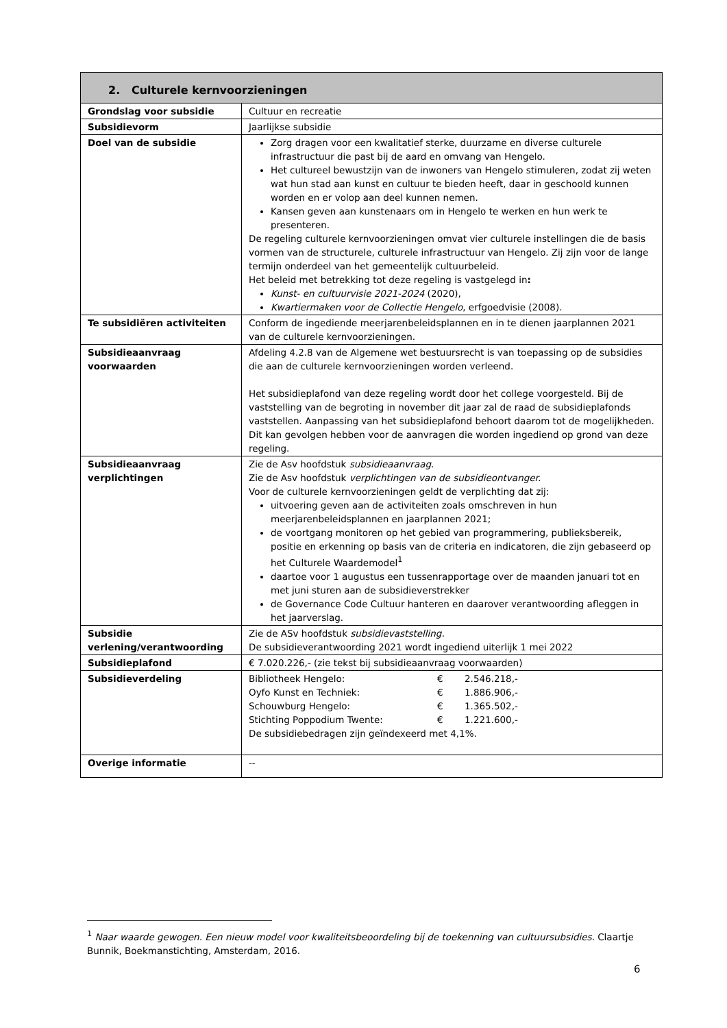| 2. Culturele kernvoorzieningen | |
| --- | --- |
| Grondslag voor subsidie | Cultuur en recreatie |
| Subsidievorm | Jaarlijkse subsidie |
| Doel van de subsidie | Zorg dragen voor een kwalitatief sterke, duurzame en diverse culturele infrastructuur die past bij de aard en omvang van Hengelo. Het cultureel bewustzijn van de inwoners van Hengelo stimuleren, zodat zij weten wat hun stad aan kunst en cultuur te bieden heeft, daar in geschoold kunnen worden en er volop aan deel kunnen nemen. Kansen geven aan kunstenaars om in Hengelo te werken en hun werk te presenteren. De regeling culturele kernvoorzieningen omvat vier culturele instellingen die de basis vormen van de structurele, culturele infrastructuur van Hengelo. Zij zijn voor de lange termijn onderdeel van het gemeentelijk cultuurbeleid. Het beleid met betrekking tot deze regeling is vastgelegd in : Kunst- en cultuurvisie 2021-2024 (2020), Kwartiermaken voor de Collectie Hengelo , erfgoedvisie (2008). |
| Te subsidiëren activiteiten | Conform de ingediende meerjarenbeleidsplannen en in te dienen jaarplannen 2021 van de culturele kernvoorzieningen. |
| Subsidieaanvraag voorwaarden | Afdeling 4.2.8 van de Algemene wet bestuursrecht is van toepassing op de subsidies die aan de culturele kernvoorzieningen worden verleend. Het subsidieplafond van deze regeling wordt door het college voorgesteld. Bij de vaststelling van de begroting in november dit jaar zal de raad de subsidieplafonds vaststellen. Aanpassing van het subsidieplafond behoort daarom tot de mogelijkheden. Dit kan gevolgen hebben voor de aanvragen die worden ingediend op grond van deze regeling. |
| Subsidieaanvraag verplichtingen | Zie de Asv hoofdstuk subsidieaanvraag . Zie de Asv hoofdstuk verplichtingen van de subsidieontvanger. Voor de culturele kernvoorzieningen geldt de verplichting dat zij: uitvoering geven aan de activiteiten zoals omschreven in hun meerjarenbeleidsplannen en jaarplannen 2021; de voortgang monitoren op het gebied van programmering, publieksbereik, positie en erkenning op basis van de criteria en indicatoren, die zijn gebaseerd op het Culturele Waardemodel<sup>1</sup> daartoe voor 1 augustus een tussenrapportage over de maanden januari tot en met juni sturen aan de subsidieverstrekker de Governance Code Cultuur hanteren en daarover verantwoording afleggen in het jaarverslag. |
| Subsidie verlening/verantwoording | Zie de ASv hoofdstuk subsidievaststelling. De subsidieverantwoording 2021 wordt ingediend uiterlijk 1 mei 2022 |
| Subsidieplafond | € 7.020.226,- (zie tekst bij subsidieaanvraag voorwaarden) |
| Subsidieverdeling | / Bibliotheek Hengelo: / € / 2.546.218,- / / Oyfo Kunst en Techniek: / € / 1.886.906,- / / Schouwburg Hengelo: / € / 1.365.502,- / / Stichting Poppodium Twente: / € / 1.221.600,- / De subsidiebedragen zijn geïndexeerd met 4,1%. |
| Overige informatie | -- |
<sup>1</sup> Naar waarde gewogen. Een nieuw model voor kwaliteitsbeoordeling bij de toekenning van cultuursubsidies. Claartje Bunnik, Boekmanstichting, Amsterdam, 2016.
6